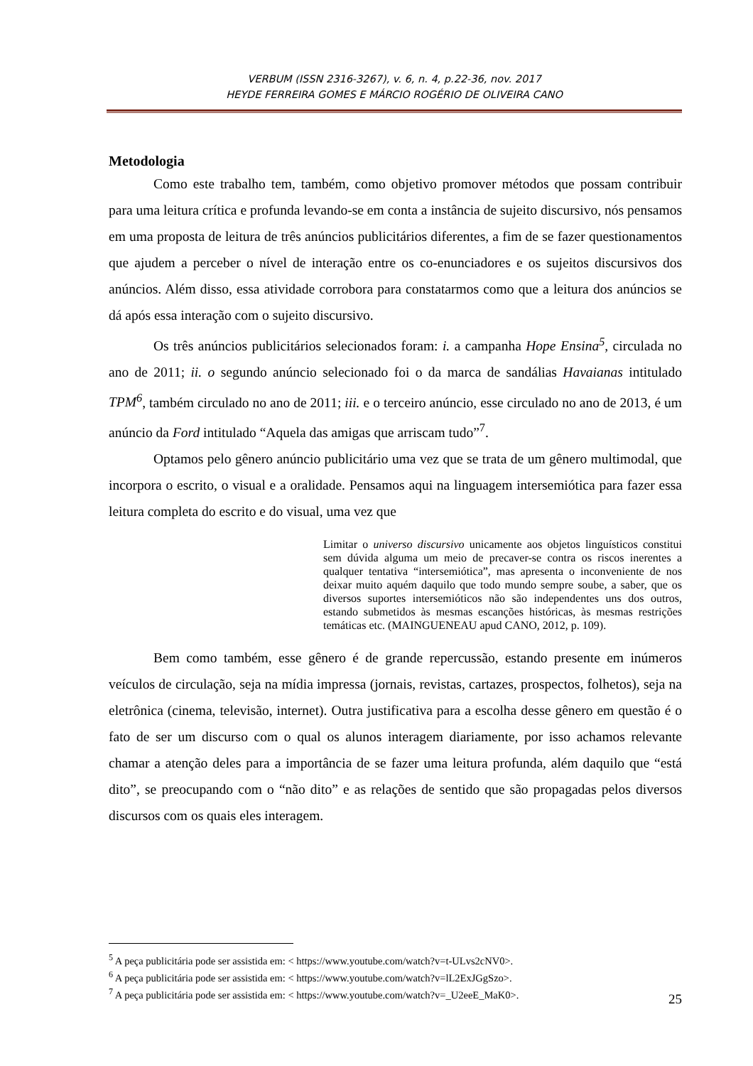VERBUM (ISSN 2316-3267), v. 6, n. 4, p.22-36, nov. 2017
HEYDE FERREIRA GOMES E MÁRCIO ROGÉRIO DE OLIVEIRA CANO
Metodologia
Como este trabalho tem, também, como objetivo promover métodos que possam contribuir para uma leitura crítica e profunda levando-se em conta a instância de sujeito discursivo, nós pensamos em uma proposta de leitura de três anúncios publicitários diferentes, a fim de se fazer questionamentos que ajudem a perceber o nível de interação entre os co-enunciadores e os sujeitos discursivos dos anúncios. Além disso, essa atividade corrobora para constatarmos como que a leitura dos anúncios se dá após essa interação com o sujeito discursivo.
Os três anúncios publicitários selecionados foram: i. a campanha Hope Ensina<sup>5</sup>, circulada no ano de 2011; ii. o segundo anúncio selecionado foi o da marca de sandálias Havaianas intitulado TPM<sup>6</sup>, também circulado no ano de 2011; iii. e o terceiro anúncio, esse circulado no ano de 2013, é um anúncio da Ford intitulado “Aquela das amigas que arriscam tudo”<sup>7</sup>.
Optamos pelo gênero anúncio publicitário uma vez que se trata de um gênero multimodal, que incorpora o escrito, o visual e a oralidade. Pensamos aqui na linguagem intersemiótica para fazer essa leitura completa do escrito e do visual, uma vez que
Limitar o universo discursivo unicamente aos objetos linguísticos constitui sem dúvida alguma um meio de precaver-se contra os riscos inerentes a qualquer tentativa “intersemiótica”, mas apresenta o inconveniente de nos deixar muito aquém daquilo que todo mundo sempre soube, a saber, que os diversos suportes intersemióticos não são independentes uns dos outros, estando submetidos às mesmas escanções históricas, às mesmas restrições temáticas etc. (MAINGUENEAU apud CANO, 2012, p. 109).
Bem como também, esse gênero é de grande repercussão, estando presente em inúmeros veículos de circulação, seja na mídia impressa (jornais, revistas, cartazes, prospectos, folhetos), seja na eletrônica (cinema, televisão, internet). Outra justificativa para a escolha desse gênero em questão é o fato de ser um discurso com o qual os alunos interagem diariamente, por isso achamos relevante chamar a atenção deles para a importância de se fazer uma leitura profunda, além daquilo que “está dito”, se preocupando com o “não dito” e as relações de sentido que são propagadas pelos diversos discursos com os quais eles interagem.
<sup>5</sup> A peça publicitária pode ser assistida em: < https://www.youtube.com/watch?v=t-ULvs2cNV0>.
<sup>6</sup> A peça publicitária pode ser assistida em: < https://www.youtube.com/watch?v=lL2ExJGgSzo>.
<sup>7</sup> A peça publicitária pode ser assistida em: < https://www.youtube.com/watch?v=_U2eeE_MaK0>.
25